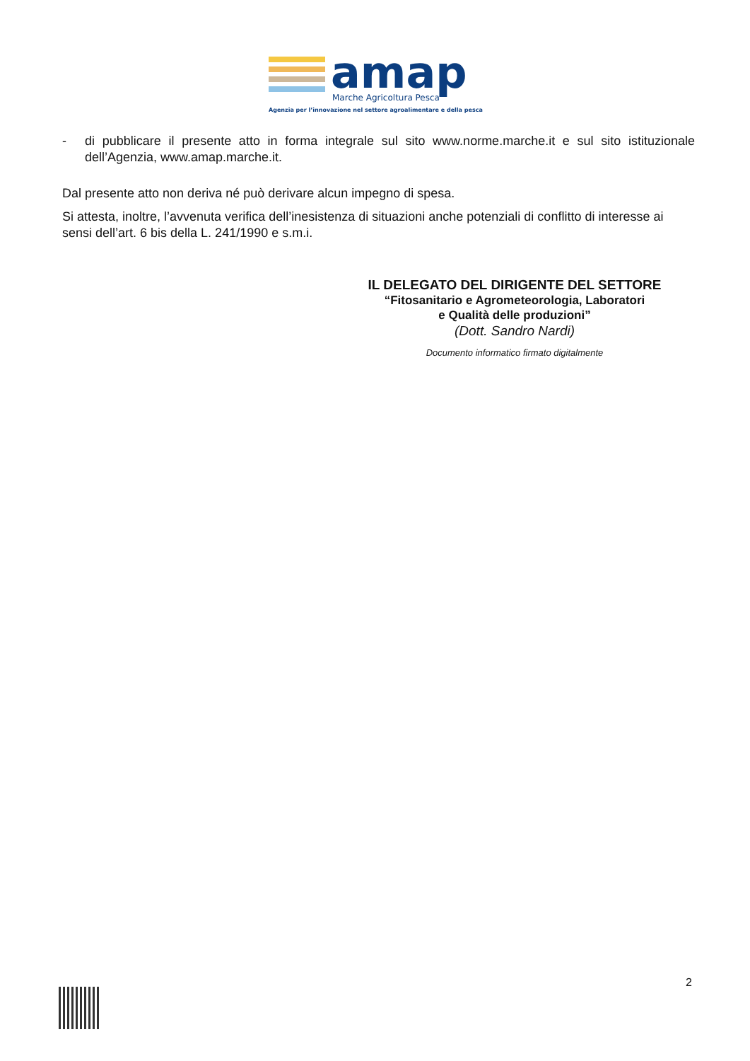amap
Marche Agricoltura Pesca
Agenzia per l’innovazione nel settore agroalimentare e della pesca
- di pubblicare il presente atto in forma integrale sul sito www.norme.marche.it e sul sito istituzionale dell’Agenzia, www.amap.marche.it.
Dal presente atto non deriva né può derivare alcun impegno di spesa.
Si attesta, inoltre, l’avvenuta verifica dell’inesistenza di situazioni anche potenziali di conflitto di interesse ai sensi dell’art. 6 bis della L. 241/1990 e s.m.i.
IL DELEGATO DEL DIRIGENTE DEL SETTORE
“Fitosanitario e Agrometeorologia, Laboratori
e Qualità delle produzioni”
(Dott. Sandro Nardi)
Documento informatico firmato digitalmente
2